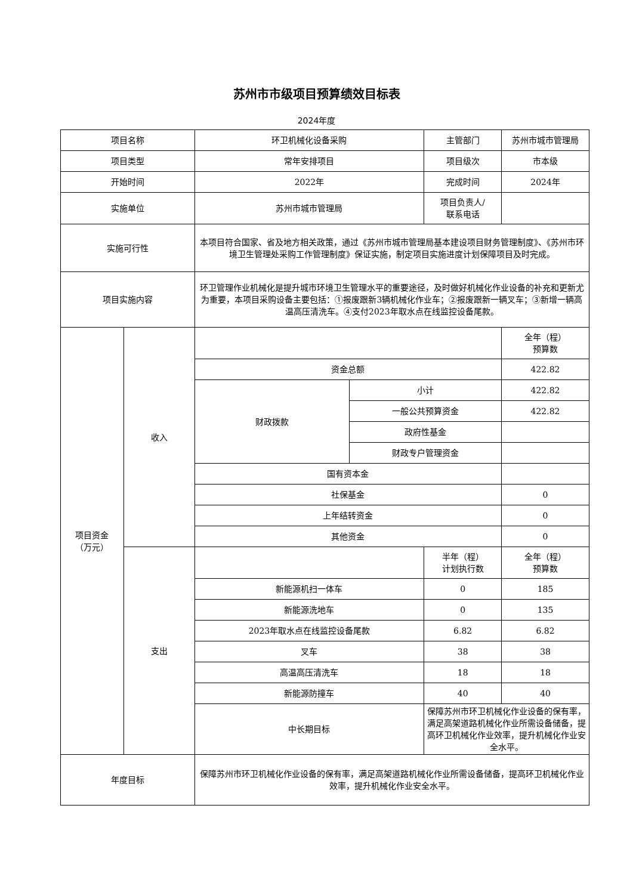苏州市市级项目预算绩效目标表
2024年度
| 项目名称 | | 环卫机械化设备采购 | | 主管部门 | 苏州市城市管理局 |
| 项目类型 | | 常年安排项目 | | 项目级次 | 市本级 |
| 开始时间 | | 2022年 | | 完成时间 | 2024年 |
| 实施单位 | | 苏州市城市管理局 | | 项目负责人/ 联系电话 | |
| 实施可行性 | | 本项目符合国家、省及地方相关政策，通过《苏州市城市管理局基本建设项目财务管理制度》、《苏州市环境卫生管理处采购工作管理制度》保证实施，制定项目实施进度计划保障项目及时完成。 | | | |
| 项目实施内容 | | 环卫管理作业机械化是提升城市环境卫生管理水平的重要途径，及时做好机械化作业设备的补充和更新尤为重要，本项目采购设备主要包括：①报废跟新3辆机械化作业车；②报废跟新一辆叉车；③新增一辆高温高压清洗车。④支付2023年取水点在线监控设备尾款。 | | | |
| 项目资金 （万元） | 收入 | | | | 全年（程） 预算数 |
| | | 资金总额 | | | 422.82 |
| | | 财政拨款 | 小计 | | 422.82 |
| | | | 一般公共预算资金 | | 422.82 |
| | | | 政府性基金 | | |
| | | | 财政专户管理资金 | | |
| | | 国有资本金 | | | |
| | | 社保基金 | | | 0 |
| | | 上年结转资金 | | | 0 |
| | | 其他资金 | | | 0 |
| | 支出 | | | 半年（程） 计划执行数 | 全年（程） 预算数 |
| | | 新能源机扫一体车 | | 0 | 185 |
| | | 新能源洗地车 | | 0 | 135 |
| | | 2023年取水点在线监控设备尾款 | | 6.82 | 6.82 |
| | | 叉车 | | 38 | 38 |
| | | 高温高压清洗车 | | 18 | 18 |
| | | 新能源防撞车 | | 40 | 40 |
| | | 中长期目标 | | 保障苏州市环卫机械化作业设备的保有率，满足高架道路机械化作业所需设备储备，提高环卫机械化作业效率，提升机械化作业安全水平。 | |
| 年度目标 | | 保障苏州市环卫机械化作业设备的保有率，满足高架道路机械化作业所需设备储备，提高环卫机械化作业效率，提升机械化作业安全水平。 | | | |